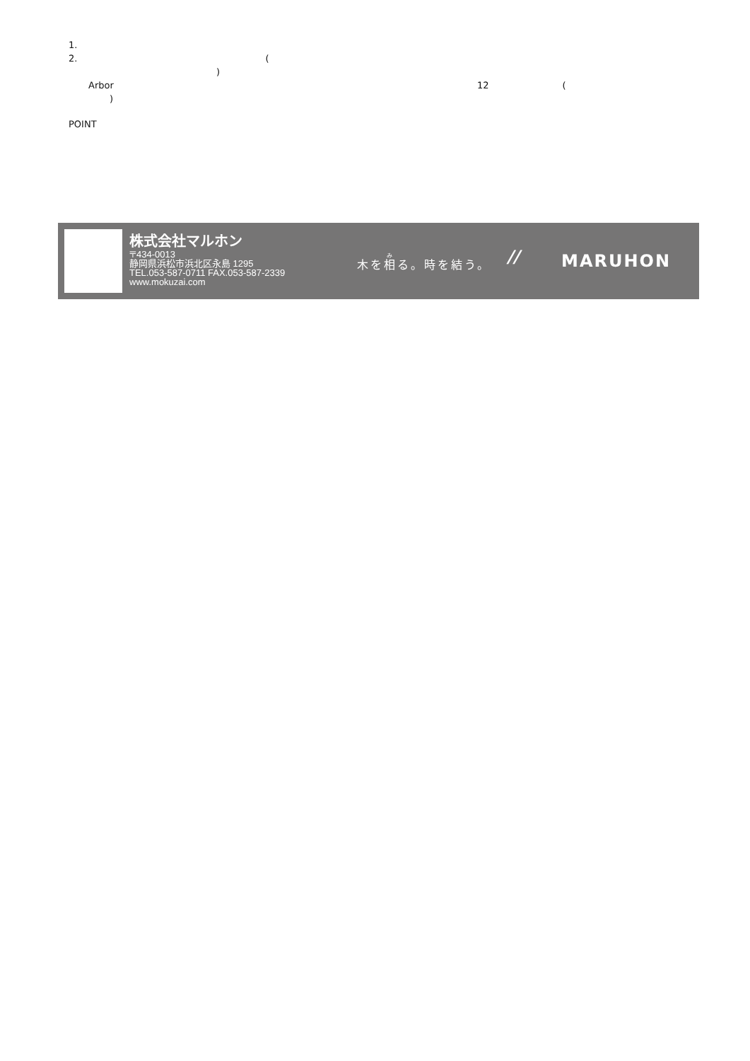1.
2. (
)
Arbor 12 (
)
POINT
株式会社マルホン
〒434-0013
静岡県浜松市浜北区永島 1295
TEL.053-587-0711 FAX.053-587-2339
www.mokuzai.com
木を相る。時を結う。 // MARUHON